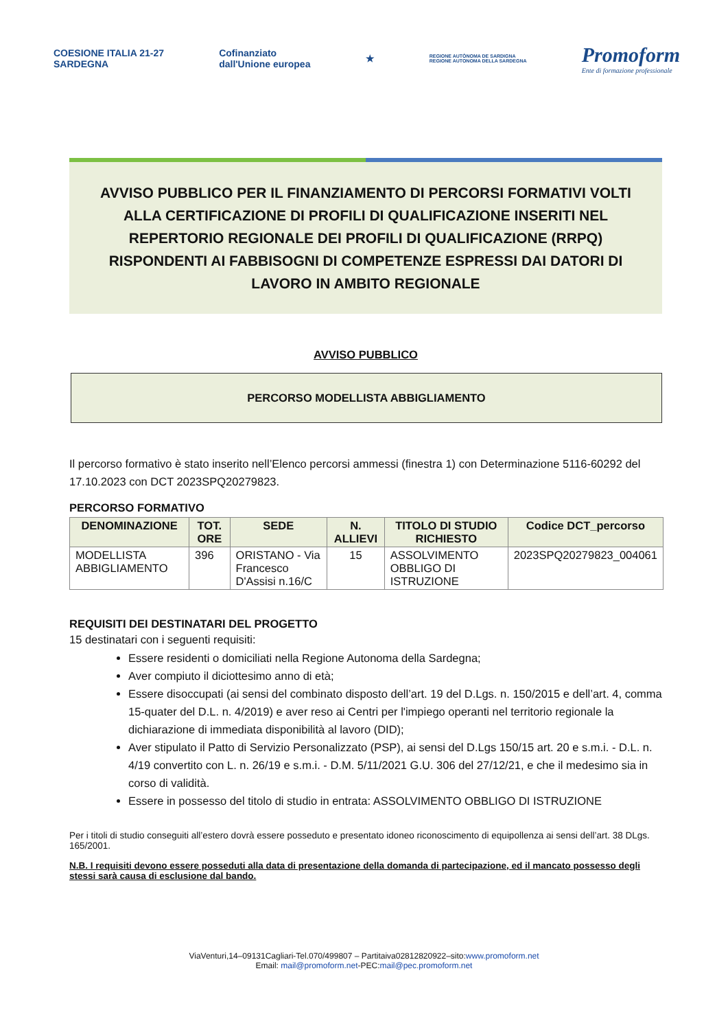COESIONE ITALIA 21-27
SARDEGNA
Cofinanziato
dall'Unione europea
★
REGIONE AUTÒNOMA DE SARDIGNA
REGIONE AUTONOMA DELLA SARDEGNA
Promoform
Ente di formazione professionale
AVVISO PUBBLICO PER IL FINANZIAMENTO DI PERCORSI FORMATIVI VOLTI
ALLA CERTIFICAZIONE DI PROFILI DI QUALIFICAZIONE INSERITI NEL
REPERTORIO REGIONALE DEI PROFILI DI QUALIFICAZIONE (RRPQ)
RISPONDENTI AI FABBISOGNI DI COMPETENZE ESPRESSI DAI DATORI DI
LAVORO IN AMBITO REGIONALE
AVVISO PUBBLICO
PERCORSO MODELLISTA ABBIGLIAMENTO
Il percorso formativo è stato inserito nell’Elenco percorsi ammessi (finestra 1) con Determinazione 5116-60292 del 17.10.2023 con DCT 2023SPQ20279823.
PERCORSO FORMATIVO
| DENOMINAZIONE | TOT. ORE | SEDE | N. ALLIEVI | TITOLO DI STUDIO RICHIESTO | Codice DCT_percorso |
| --- | --- | --- | --- | --- | --- |
| MODELLISTA ABBIGLIAMENTO | 396 | ORISTANO - Via Francesco D'Assisi n.16/C | 15 | ASSOLVIMENTO OBBLIGO DI ISTRUZIONE | 2023SPQ20279823_004061 |
REQUISITI DEI DESTINATARI DEL PROGETTO
15 destinatari con i seguenti requisiti:
Essere residenti o domiciliati nella Regione Autonoma della Sardegna;
Aver compiuto il diciottesimo anno di età;
Essere disoccupati (ai sensi del combinato disposto dell’art. 19 del D.Lgs. n. 150/2015 e dell’art. 4, comma 15-quater del D.L. n. 4/2019) e aver reso ai Centri per l'impiego operanti nel territorio regionale la dichiarazione di immediata disponibilità al lavoro (DID);
Aver stipulato il Patto di Servizio Personalizzato (PSP), ai sensi del D.Lgs 150/15 art. 20 e s.m.i. - D.L. n. 4/19 convertito con L. n. 26/19 e s.m.i. - D.M. 5/11/2021 G.U. 306 del 27/12/21, e che il medesimo sia in corso di validità.
Essere in possesso del titolo di studio in entrata: ASSOLVIMENTO OBBLIGO DI ISTRUZIONE
Per i titoli di studio conseguiti all’estero dovrà essere posseduto e presentato idoneo riconoscimento di equipollenza ai sensi dell’art. 38 DLgs. 165/2001.
N.B. I requisiti devono essere posseduti alla data di presentazione della domanda di partecipazione, ed il mancato possesso degli stessi sarà causa di esclusione dal bando.
ViaVenturi,14–09131Cagliari-Tel.070/499807 – Partitaiva02812820922–sito:www.promoform.net
Email: mail@promoform.net-PEC:mail@pec.promoform.net